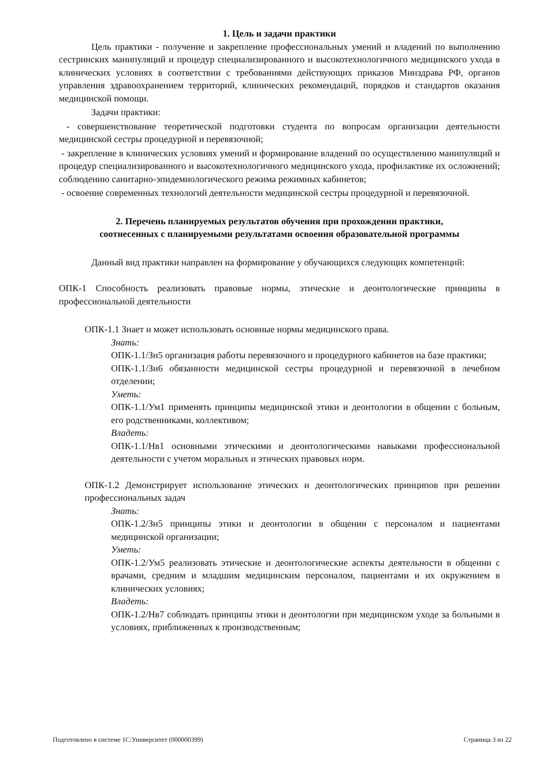1. Цель и задачи практики
Цель практики - получение и закрепление профессиональных умений и владений по выполнению сестринских манипуляций и процедур специализированного и высокотехнологичного медицинского ухода в клинических условиях в соответствии с требованиями действующих приказов Минздрава РФ, органов управления здравоохранением территорий, клинических рекомендаций, порядков и стандартов оказания медицинской помощи.
Задачи практики:
- совершенствование теоретической подготовки студента по вопросам организации деятельности медицинской сестры процедурной и перевязочной;
- закрепление в клинических условиях умений и формирование владений по осуществлению манипуляций и процедур специализированного и высокотехнологичного медицинского ухода, профилактике их осложнений; соблюдению санитарно-эпидемиологического режима режимных кабинетов;
- освоение современных технологий деятельности медицинской сестры процедурной и перевязочной.
2. Перечень планируемых результатов обучения при прохождении практики,
соотнесенных с планируемыми результатами освоения образовательной программы
Данный вид практики направлен на формирование у обучающихся следующих компетенций:
ОПК-1 Способность реализовать правовые нормы, этические и деонтологические принципы в профессиональной деятельности
ОПК-1.1 Знает и может использовать основные нормы медицинского права.
Знать:
ОПК-1.1/Зн5 организация работы перевязочного и процедурного кабинетов на базе практики;
ОПК-1.1/Зн6 обязанности медицинской сестры процедурной и перевязочной в лечебном отделении;
Уметь:
ОПК-1.1/Ум1 применять принципы медицинской этики и деонтологии в общении с больным, его родственниками, коллективом;
Владеть:
ОПК-1.1/Нв1 основными этическими и деонтологическими навыками профессиональной деятельности с учетом моральных и этических правовых норм.
ОПК-1.2 Демонстрирует использование этических и деонтологических принципов при решении профессиональных задач
Знать:
ОПК-1.2/Зн5 принципы этики и деонтологии в общении с персоналом и пациентами медицинской организации;
Уметь:
ОПК-1.2/Ум5 реализовать этические и деонтологические аспекты деятельности в общении с врачами, средним и младшим медицинским персоналом, пациентами и их окружением в клинических условиях;
Владеть:
ОПК-1.2/Нв7 соблюдать принципы этики и деонтологии при медицинском уходе за больными в условиях, приближенных к производственным;
Подготовлено в системе 1С:Университет (000000399) Страница 3 из 22